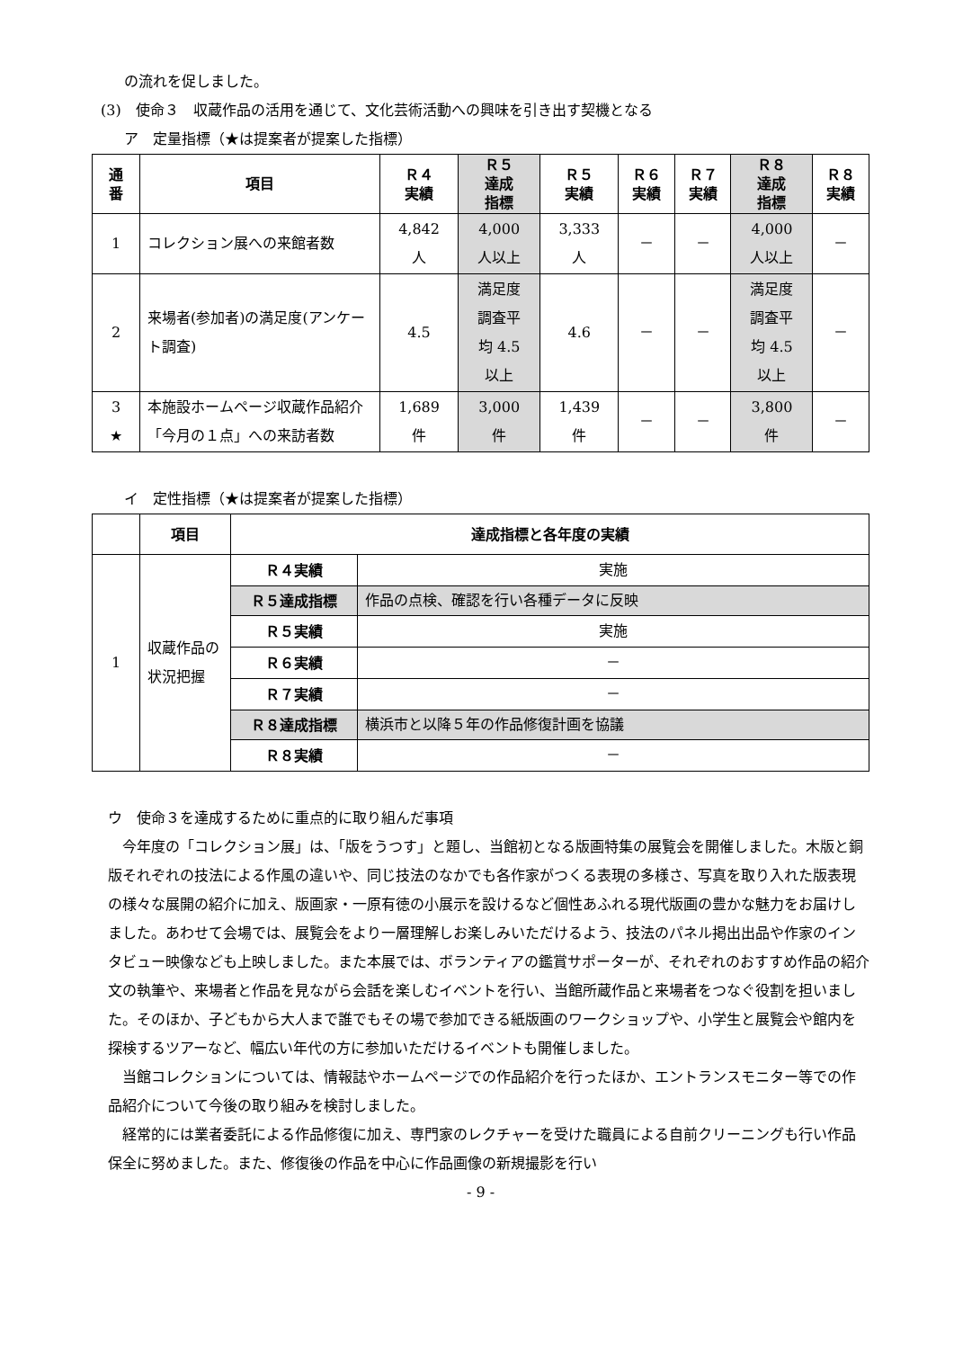の流れを促しました。
(3)　使命３　収蔵作品の活用を通じて、文化芸術活動への興味を引き出す契機となる
ア　定量指標（★は提案者が提案した指標）
| 通 番 | 項目 | Ｒ４ 実績 | Ｒ５ 達成 指標 | Ｒ５ 実績 | Ｒ６ 実績 | Ｒ７ 実績 | Ｒ８ 達成 指標 | Ｒ８ 実績 |
| --- | --- | --- | --- | --- | --- | --- | --- | --- |
| 1 | コレクション展への来館者数 | 4,842 人 | 4,000 人以上 | 3,333 人 | － | － | 4,000 人以上 | － |
| 2 | 来場者(参加者)の満足度(アンケート調査) | 4.5 | 満足度 調査平 均 4.5 以上 | 4.6 | － | － | 満足度 調査平 均 4.5 以上 | － |
| 3 ★ | 本施設ホームページ収蔵作品紹介「今月の１点」への来訪者数 | 1,689 件 | 3,000 件 | 1,439 件 | － | － | 3,800 件 | － |
イ　定性指標（★は提案者が提案した指標）
| | 項目 | 達成指標と各年度の実績 | |
| --- | --- | --- | --- |
| 1 | 収蔵作品の状況把握 | Ｒ４実績 | 実施 |
| | | Ｒ５達成指標 | 作品の点検、確認を行い各種データに反映 |
| | | Ｒ５実績 | 実施 |
| | | Ｒ６実績 | － |
| | | Ｒ７実績 | － |
| | | Ｒ８達成指標 | 横浜市と以降５年の作品修復計画を協議 |
| | | Ｒ８実績 | － |
ウ　使命３を達成するために重点的に取り組んだ事項
今年度の「コレクション展」は、「版をうつす」と題し、当館初となる版画特集の展覧会を開催しました。木版と銅版それぞれの技法による作風の違いや、同じ技法のなかでも各作家がつくる表現の多様さ、写真を取り入れた版表現の様々な展開の紹介に加え、版画家・一原有徳の小展示を設けるなど個性あふれる現代版画の豊かな魅力をお届けしました。あわせて会場では、展覧会をより一層理解しお楽しみいただけるよう、技法のパネル掲出出品や作家のインタビュー映像なども上映しました。また本展では、ボランティアの鑑賞サポーターが、それぞれのおすすめ作品の紹介文の執筆や、来場者と作品を見ながら会話を楽しむイベントを行い、当館所蔵作品と来場者をつなぐ役割を担いました。そのほか、子どもから大人まで誰でもその場で参加できる紙版画のワークショップや、小学生と展覧会や館内を探検するツアーなど、幅広い年代の方に参加いただけるイベントも開催しました。
当館コレクションについては、情報誌やホームページでの作品紹介を行ったほか、エントランスモニター等での作品紹介について今後の取り組みを検討しました。
経常的には業者委託による作品修復に加え、専門家のレクチャーを受けた職員による自前クリーニングも行い作品保全に努めました。また、修復後の作品を中心に作品画像の新規撮影を行い
- 9 -